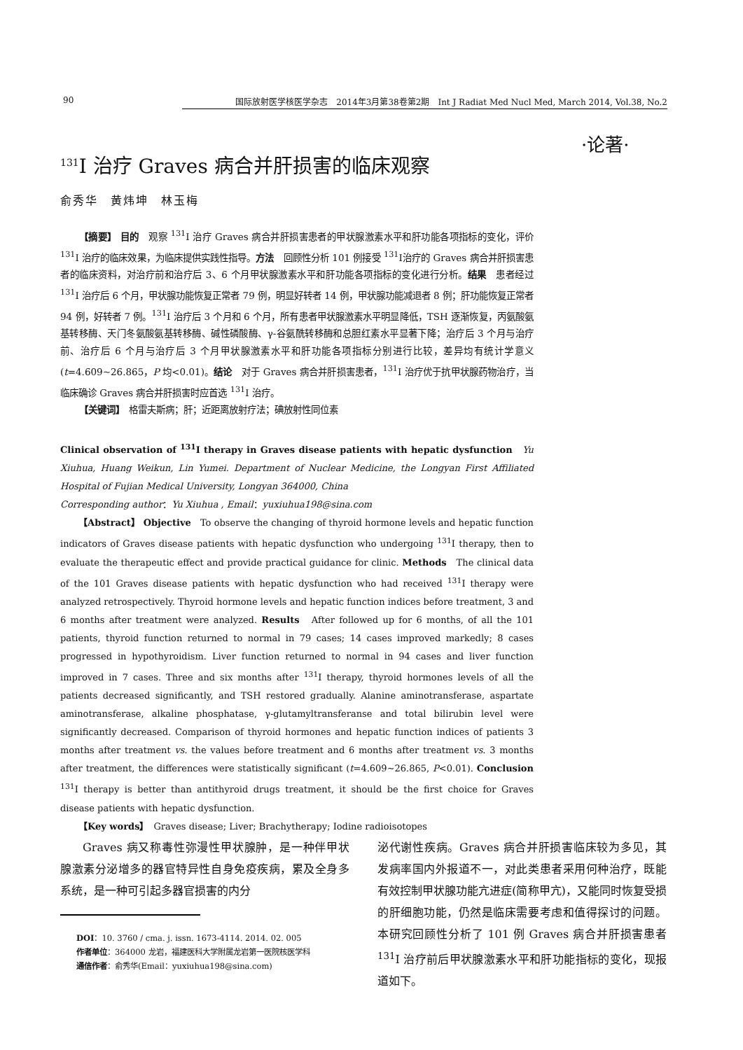90 国际放射医学核医学杂志　2014年3月第38卷第2期　Int J Radiat Med Nucl Med, March 2014, Vol.38, No.2
·论著·
<sup>131</sup>I 治疗 Graves 病合并肝损害的临床观察
俞秀华　黄炜坤　林玉梅
【摘要】 目的　观察 <sup>131</sup>I 治疗 Graves 病合并肝损害患者的甲状腺激素水平和肝功能各项指标的变化，评价 <sup>131</sup>I 治疗的临床效果，为临床提供实践性指导。方法　回顾性分析 101 例接受 <sup>131</sup>I治疗的 Graves 病合并肝损害患者的临床资料，对治疗前和治疗后 3、6 个月甲状腺激素水平和肝功能各项指标的变化进行分析。结果　患者经过 <sup>131</sup>I 治疗后 6 个月，甲状腺功能恢复正常者 79 例，明显好转者 14 例，甲状腺功能减退者 8 例；肝功能恢复正常者 94 例，好转者 7 例。<sup>131</sup>I 治疗后 3 个月和 6 个月，所有患者甲状腺激素水平明显降低，TSH 逐渐恢复，丙氨酸氨基转移酶、天门冬氨酸氨基转移酶、碱性磷酸酶、γ-谷氨酰转移酶和总胆红素水平显著下降；治疗后 3 个月与治疗前、治疗后 6 个月与治疗后 3 个月甲状腺激素水平和肝功能各项指标分别进行比较，差异均有统计学意义(t=4.609~26.865，P 均<0.01)。结论　对于 Graves 病合并肝损害患者，<sup>131</sup>I 治疗优于抗甲状腺药物治疗，当临床确诊 Graves 病合并肝损害时应首选 <sup>131</sup>I 治疗。
【关键词】　格雷夫斯病；肝；近距离放射疗法；碘放射性同位素
Clinical observation of <sup>131</sup>I therapy in Graves disease patients with hepatic dysfunction　Yu Xiuhua, Huang Weikun, Lin Yumei. Department of Nuclear Medicine, the Longyan First Affiliated Hospital of Fujian Medical University, Longyan 364000, China
Corresponding author：Yu Xiuhua , Email：yuxiuhua198@sina.com
【Abstract】 Objective　To observe the changing of thyroid hormone levels and hepatic function indicators of Graves disease patients with hepatic dysfunction who undergoing <sup>131</sup>I therapy, then to evaluate the therapeutic effect and provide practical guidance for clinic. Methods　The clinical data of the 101 Graves disease patients with hepatic dysfunction who had received <sup>131</sup>I therapy were analyzed retrospectively. Thyroid hormone levels and hepatic function indices before treatment, 3 and 6 months after treatment were analyzed. Results　After followed up for 6 months, of all the 101 patients, thyroid function returned to normal in 79 cases; 14 cases improved markedly; 8 cases progressed in hypothyroidism. Liver function returned to normal in 94 cases and liver function improved in 7 cases. Three and six months after <sup>131</sup>I therapy, thyroid hormones levels of all the patients decreased significantly, and TSH restored gradually. Alanine aminotransferase, aspartate aminotransferase, alkaline phosphatase, γ-glutamyltransferanse and total bilirubin level were significantly decreased. Comparison of thyroid hormones and hepatic function indices of patients 3 months after treatment vs. the values before treatment and 6 months after treatment vs. 3 months after treatment, the differences were statistically significant (t=4.609~26.865, P<0.01). Conclusion　<sup>131</sup>I therapy is better than antithyroid drugs treatment, it should be the first choice for Graves disease patients with hepatic dysfunction.
【Key words】　Graves disease; Liver; Brachytherapy; Iodine radioisotopes
Graves 病又称毒性弥漫性甲状腺肿，是一种伴甲状腺激素分泌增多的器官特异性自身免疫疾病，累及全身多系统，是一种可引起多器官损害的内分
DOI：10. 3760 / cma. j. issn. 1673-4114. 2014. 02. 005
作者单位：364000 龙岩，福建医科大学附属龙岩第一医院核医学科
通信作者：俞秀华(Email：yuxiuhua198@sina.com)
泌代谢性疾病。Graves 病合并肝损害临床较为多见，其发病率国内外报道不一，对此类患者采用何种治疗，既能有效控制甲状腺功能亢进症(简称甲亢)，又能同时恢复受损的肝细胞功能，仍然是临床需要考虑和值得探讨的问题。本研究回顾性分析了 101 例 Graves 病合并肝损害患者 <sup>131</sup>I 治疗前后甲状腺激素水平和肝功能指标的变化，现报道如下。